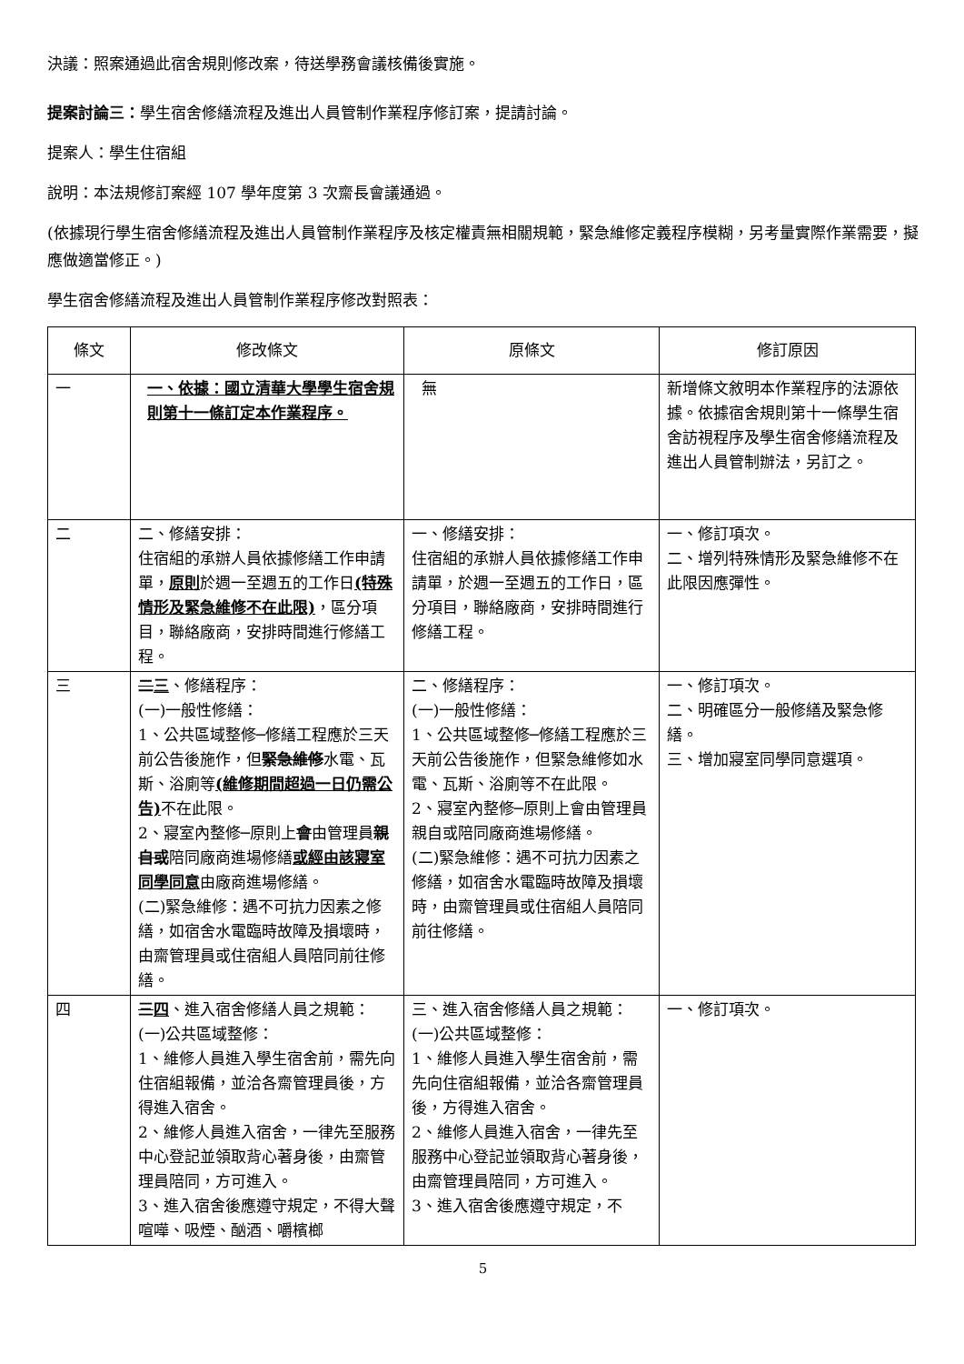決議：照案通過此宿舍規則修改案，待送學務會議核備後實施。
提案討論三：學生宿舍修繕流程及進出人員管制作業程序修訂案，提請討論。
提案人：學生住宿組
說明：本法規修訂案經 107 學年度第 3 次齋長會議通過。
(依據現行學生宿舍修繕流程及進出人員管制作業程序及核定權責無相關規範，緊急維修定義程序模糊，另考量實際作業需要，擬應做適當修正。)
學生宿舍修繕流程及進出人員管制作業程序修改對照表：
| 條文 | 修改條文 | 原條文 | 修訂原因 |
| --- | --- | --- | --- |
| 一 | 一、依據：國立清華大學學生宿舍規則第十一條訂定本作業程序。 | 無 | 新增條文敘明本作業程序的法源依據。依據宿舍規則第十一條學生宿舍訪視程序及學生宿舍修繕流程及進出人員管制辦法，另訂之。 |
| 二 | 二、修繕安排： 住宿組的承辦人員依據修繕工作申請單， 原則 於週一至週五的工作日 (特殊情形及緊急維修不在此限) ，區分項目，聯絡廠商，安排時間進行修繕工程。 | 一、修繕安排： 住宿組的承辦人員依據修繕工作申請單，於週一至週五的工作日，區分項目，聯絡廠商，安排時間進行修繕工程。 | 一、修訂項次。 二、增列特殊情形及緊急維修不在此限因應彈性。 |
| 三 | 二 三 、修繕程序： (一)一般性修繕： 1、公共區域整修─修繕工程應於三天前公告後施作，但 緊急維 修 水電、瓦斯、浴廁等 (維修期間超過一日仍需公告) 不在此限。 2、寢室內整修─原則上 會 由管理員 親自或 陪同廠商進場修繕 或經由該寢室同學同意 由廠商進場修繕。 (二)緊急維修：遇不可抗力因素之修繕，如宿舍水電臨時故障及損壞時，由齋管理員或住宿組人員陪同前往修繕。 | 二、修繕程序： (一)一般性修繕： 1、公共區域整修─修繕工程應於三天前公告後施作，但緊急維修如水電、瓦斯、浴廁等不在此限。 2、寢室內整修─原則上會由管理員親自或陪同廠商進場修繕。 (二)緊急維修：遇不可抗力因素之修繕，如宿舍水電臨時故障及損壞時，由齋管理員或住宿組人員陪同前往修繕。 | 一、修訂項次。 二、明確區分一般修繕及緊急修繕。 三、增加寢室同學同意選項。 |
| 四 | 三 四 、進入宿舍修繕人員之規範： (一)公共區域整修： 1、維修人員進入學生宿舍前，需先向住宿組報備，並洽各齋管理員後，方得進入宿舍。 2、維修人員進入宿舍，一律先至服務中心登記並領取背心著身後，由齋管理員陪同，方可進入。 3、進入宿舍後應遵守規定，不得大聲喧嘩、吸煙、酗酒、嚼檳榔 | 三、進入宿舍修繕人員之規範： (一)公共區域整修： 1、維修人員進入學生宿舍前，需先向住宿組報備，並洽各齋管理員後，方得進入宿舍。 2、維修人員進入宿舍，一律先至服務中心登記並領取背心著身後，由齋管理員陪同，方可進入。 3、進入宿舍後應遵守規定，不 | 一、修訂項次。 |
5